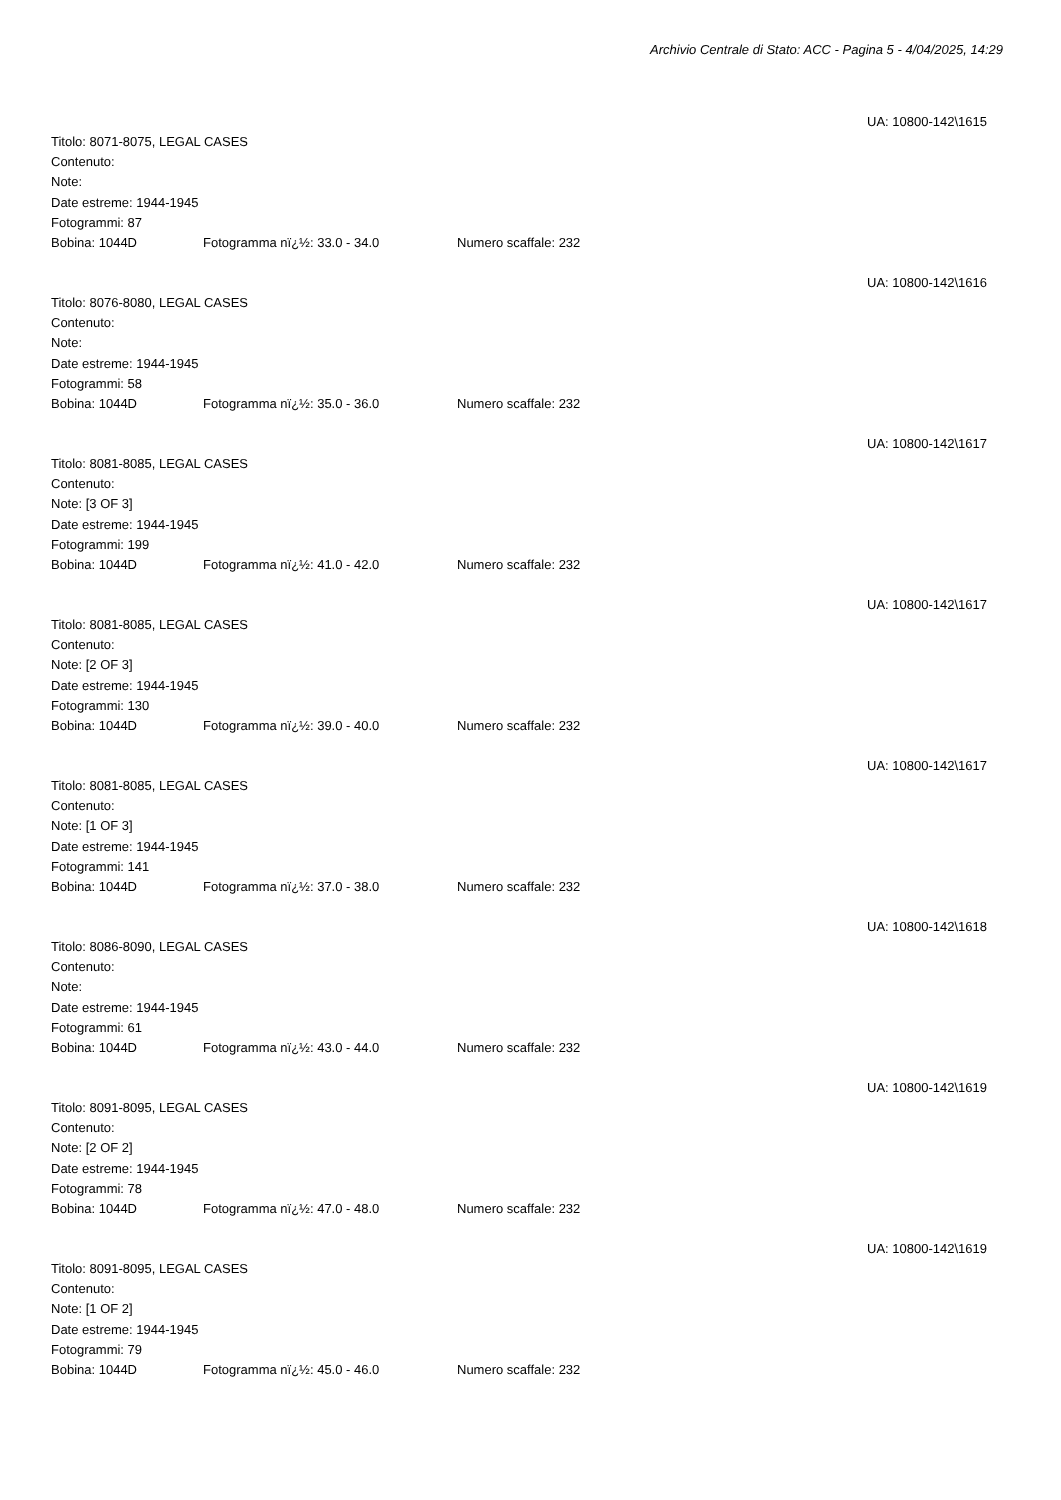Archivio Centrale di Stato: ACC - Pagina 5 - 4/04/2025, 14:29
UA: 10800-142\1615
Titolo: 8071-8075, LEGAL CASES
Contenuto:
Note:
Date estreme: 1944-1945
Fotogrammi: 87
Bobina: 1044D Fotogramma nï¿½: 33.0 - 34.0 Numero scaffale: 232
UA: 10800-142\1616
Titolo: 8076-8080, LEGAL CASES
Contenuto:
Note:
Date estreme: 1944-1945
Fotogrammi: 58
Bobina: 1044D Fotogramma nï¿½: 35.0 - 36.0 Numero scaffale: 232
UA: 10800-142\1617
Titolo: 8081-8085, LEGAL CASES
Contenuto:
Note: [3 OF 3]
Date estreme: 1944-1945
Fotogrammi: 199
Bobina: 1044D Fotogramma nï¿½: 41.0 - 42.0 Numero scaffale: 232
UA: 10800-142\1617
Titolo: 8081-8085, LEGAL CASES
Contenuto:
Note: [2 OF 3]
Date estreme: 1944-1945
Fotogrammi: 130
Bobina: 1044D Fotogramma nï¿½: 39.0 - 40.0 Numero scaffale: 232
UA: 10800-142\1617
Titolo: 8081-8085, LEGAL CASES
Contenuto:
Note: [1 OF 3]
Date estreme: 1944-1945
Fotogrammi: 141
Bobina: 1044D Fotogramma nï¿½: 37.0 - 38.0 Numero scaffale: 232
UA: 10800-142\1618
Titolo: 8086-8090, LEGAL CASES
Contenuto:
Note:
Date estreme: 1944-1945
Fotogrammi: 61
Bobina: 1044D Fotogramma nï¿½: 43.0 - 44.0 Numero scaffale: 232
UA: 10800-142\1619
Titolo: 8091-8095, LEGAL CASES
Contenuto:
Note: [2 OF 2]
Date estreme: 1944-1945
Fotogrammi: 78
Bobina: 1044D Fotogramma nï¿½: 47.0 - 48.0 Numero scaffale: 232
UA: 10800-142\1619
Titolo: 8091-8095, LEGAL CASES
Contenuto:
Note: [1 OF 2]
Date estreme: 1944-1945
Fotogrammi: 79
Bobina: 1044D Fotogramma nï¿½: 45.0 - 46.0 Numero scaffale: 232